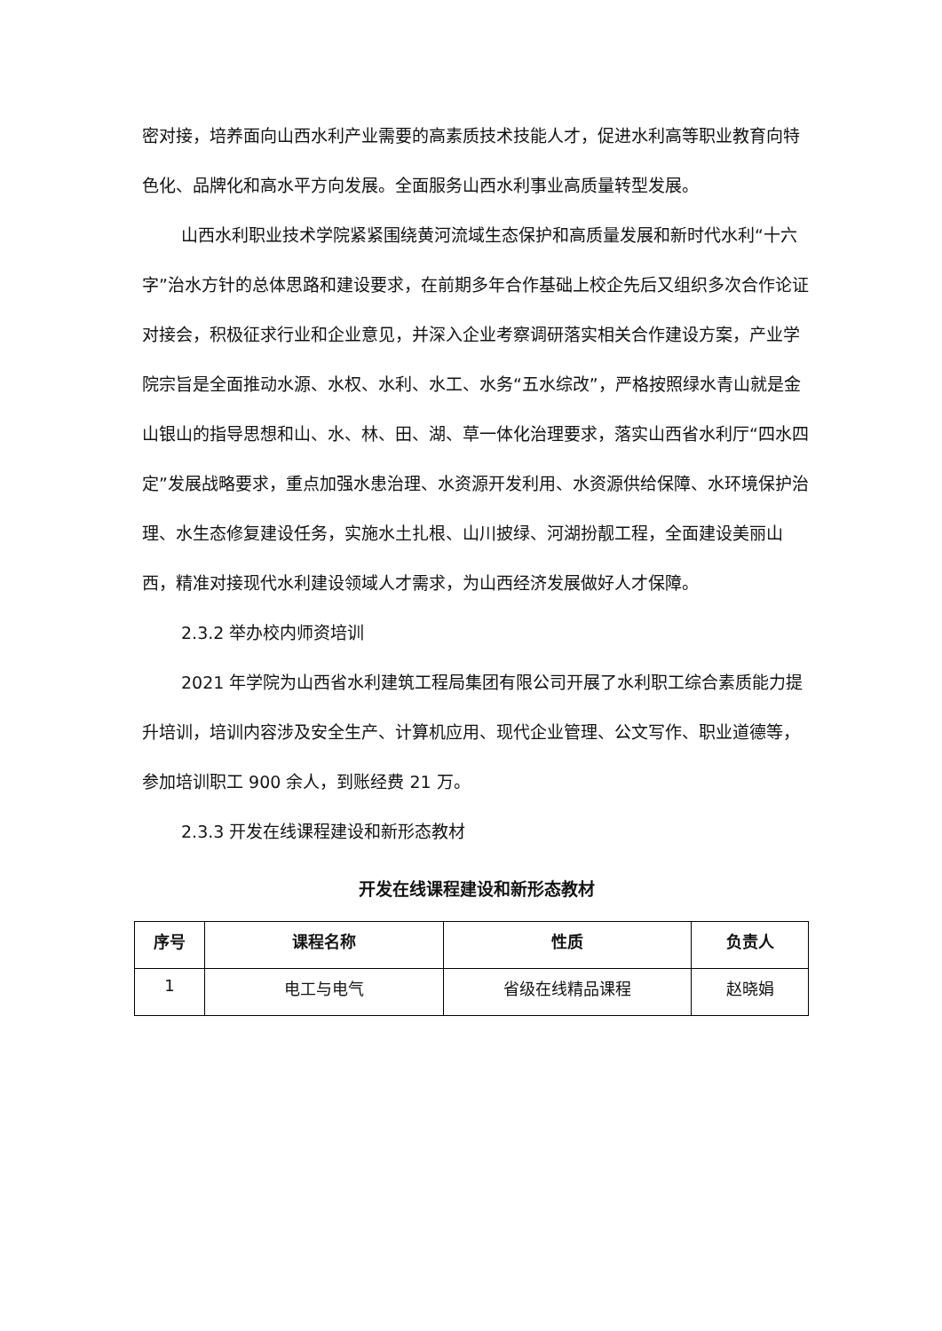密对接，培养面向山西水利产业需要的高素质技术技能人才，促进水利高等职业教育向特色化、品牌化和高水平方向发展。全面服务山西水利事业高质量转型发展。
山西水利职业技术学院紧紧围绕黄河流域生态保护和高质量发展和新时代水利“十六字”治水方针的总体思路和建设要求，在前期多年合作基础上校企先后又组织多次合作论证对接会，积极征求行业和企业意见，并深入企业考察调研落实相关合作建设方案，产业学院宗旨是全面推动水源、水权、水利、水工、水务“五水综改”，严格按照绿水青山就是金山银山的指导思想和山、水、林、田、湖、草一体化治理要求，落实山西省水利厅“四水四定”发展战略要求，重点加强水患治理、水资源开发利用、水资源供给保障、水环境保护治理、水生态修复建设任务，实施水土扎根、山川披绿、河湖扮靓工程，全面建设美丽山西，精准对接现代水利建设领域人才需求，为山西经济发展做好人才保障。
2.3.2 举办校内师资培训
2021 年学院为山西省水利建筑工程局集团有限公司开展了水利职工综合素质能力提升培训，培训内容涉及安全生产、计算机应用、现代企业管理、公文写作、职业道德等，参加培训职工 900 余人，到账经费 21 万。
2.3.3 开发在线课程建设和新形态教材
开发在线课程建设和新形态教材
| 序号 | 课程名称 | 性质 | 负责人 |
| --- | --- | --- | --- |
| 1 | 电工与电气 | 省级在线精品课程 | 赵晓娟 |